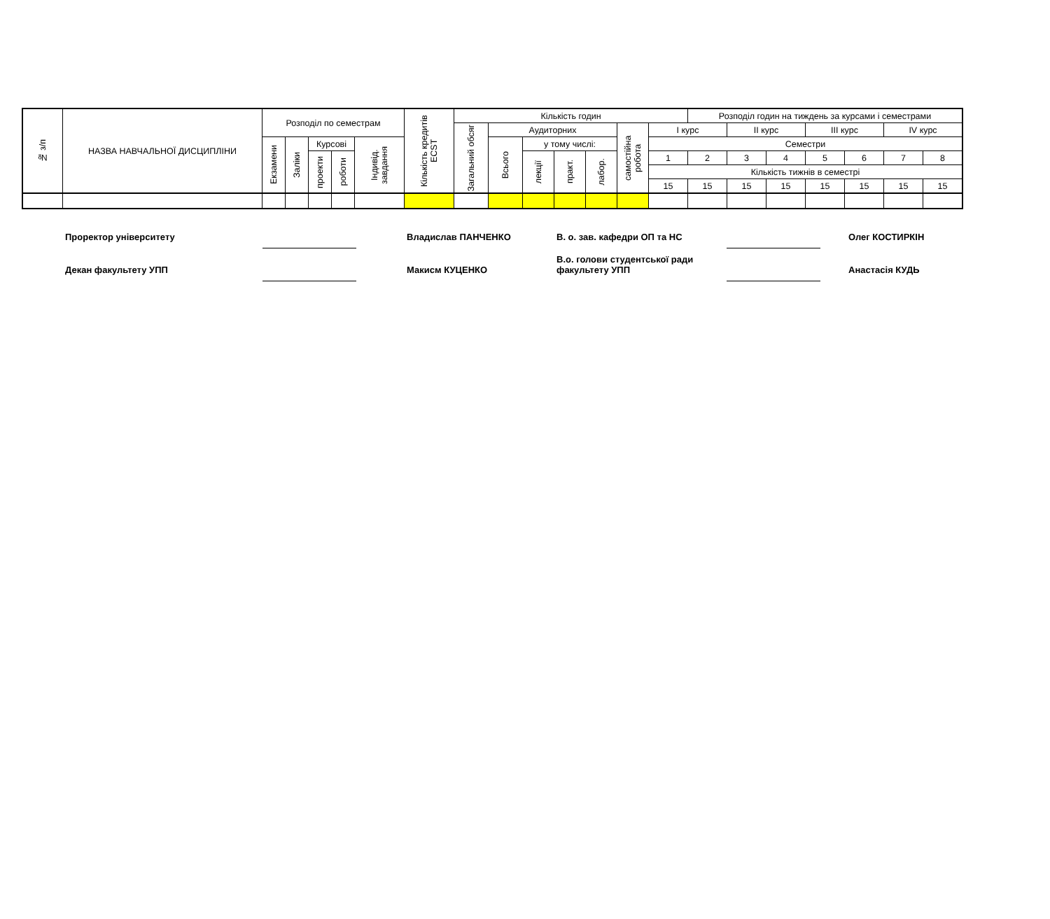| № з/п | НАЗВА НАВЧАЛЬНОЇ ДИСЦИПЛІНИ | Розподіл по семестрам | | | | | Кількість кредитів ECST | Кількість годин | | | | | | | Розподіл годин на тиждень за курсами і семестрами | | | | | | |
| --- | --- | --- | --- | --- | --- | --- | --- | --- | --- | --- | --- | --- | --- | --- | --- | --- | --- | --- | --- | --- | --- |
| | | | | | | | | Загальний обсяг | Аудиторних | | | | самостійна робота | I курс | | II курс | | III курс | | IV курс | |
| | | Екзамени | Заліки | Курсові | | Індивід. завдання | | | Всього | у тому числі: | | | | Семестри | | | | | | | |
| | | | | проекти | роботи | | | | | лекції | практ. | лабор. | | 1 | 2 | 3 | 4 | 5 | 6 | 7 | 8 |
| | | | | | | | | | | | | | | Кількість тижнів в семестрі | | | | | | | |
| | | | | | | | | | | | | | | 15 | 15 | 15 | 15 | 15 | 15 | 15 | 15 |
| Проректор університету | | | Владислав ПАНЧЕНКО | В. о. зав. кафедри ОП та НС | | | Олег КОСТИРКІН |
| Декан факультету УПП | | | Макисм КУЦЕНКО | В.о. голови студентської ради факультету УПП | | | Анастасія КУДЬ |